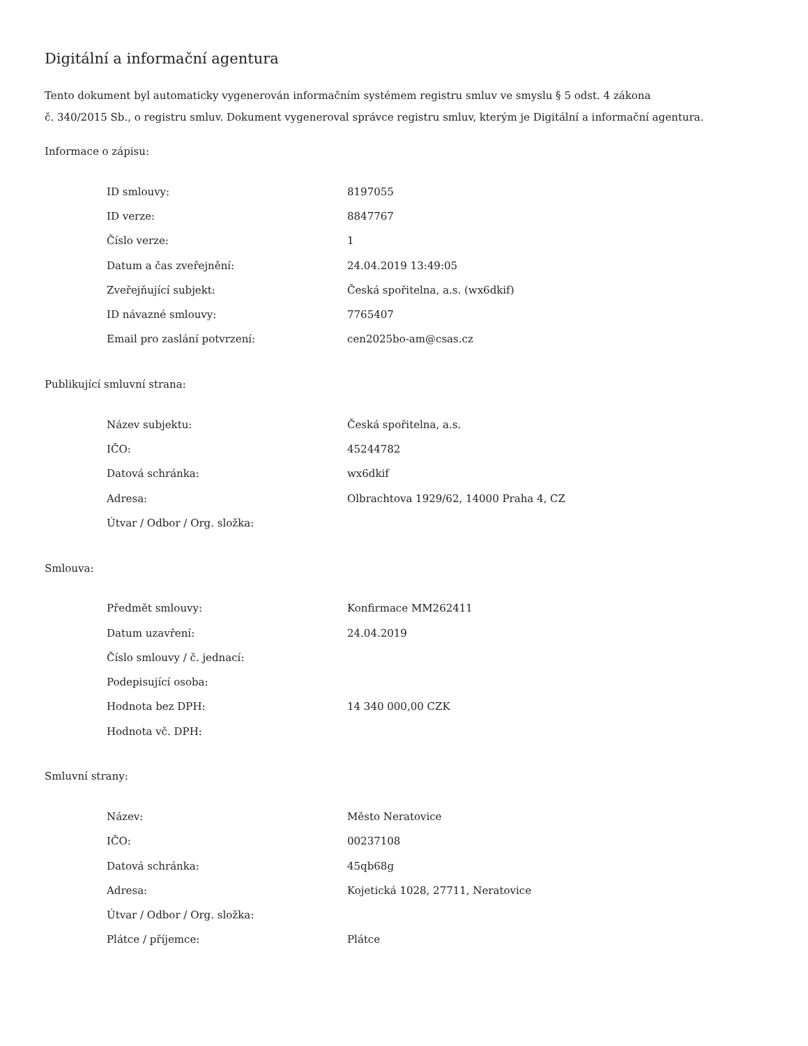Digitální a informační agentura
Tento dokument byl automaticky vygenerován informačním systémem registru smluv ve smyslu § 5 odst. 4 zákona
č. 340/2015 Sb., o registru smluv. Dokument vygeneroval správce registru smluv, kterým je Digitální a informační agentura.
Informace o zápisu:
| ID smlouvy: | 8197055 |
| ID verze: | 8847767 |
| Číslo verze: | 1 |
| Datum a čas zveřejnění: | 24.04.2019 13:49:05 |
| Zveřejňující subjekt: | Česká spořitelna, a.s. (wx6dkif) |
| ID návazné smlouvy: | 7765407 |
| Email pro zaslání potvrzení: | cen2025bo-am@csas.cz |
Publikující smluvní strana:
| Název subjektu: | Česká spořitelna, a.s. |
| IČO: | 45244782 |
| Datová schránka: | wx6dkif |
| Adresa: | Olbrachtova 1929/62, 14000 Praha 4, CZ |
| Útvar / Odbor / Org. složka: | |
Smlouva:
| Předmět smlouvy: | Konfirmace MM262411 |
| Datum uzavření: | 24.04.2019 |
| Číslo smlouvy / č. jednací: | |
| Podepisující osoba: | |
| Hodnota bez DPH: | 14 340 000,00 CZK |
| Hodnota vč. DPH: | |
Smluvní strany:
| Název: | Město Neratovice |
| IČO: | 00237108 |
| Datová schránka: | 45qb68g |
| Adresa: | Kojetická 1028, 27711, Neratovice |
| Útvar / Odbor / Org. složka: | |
| Plátce / příjemce: | Plátce |